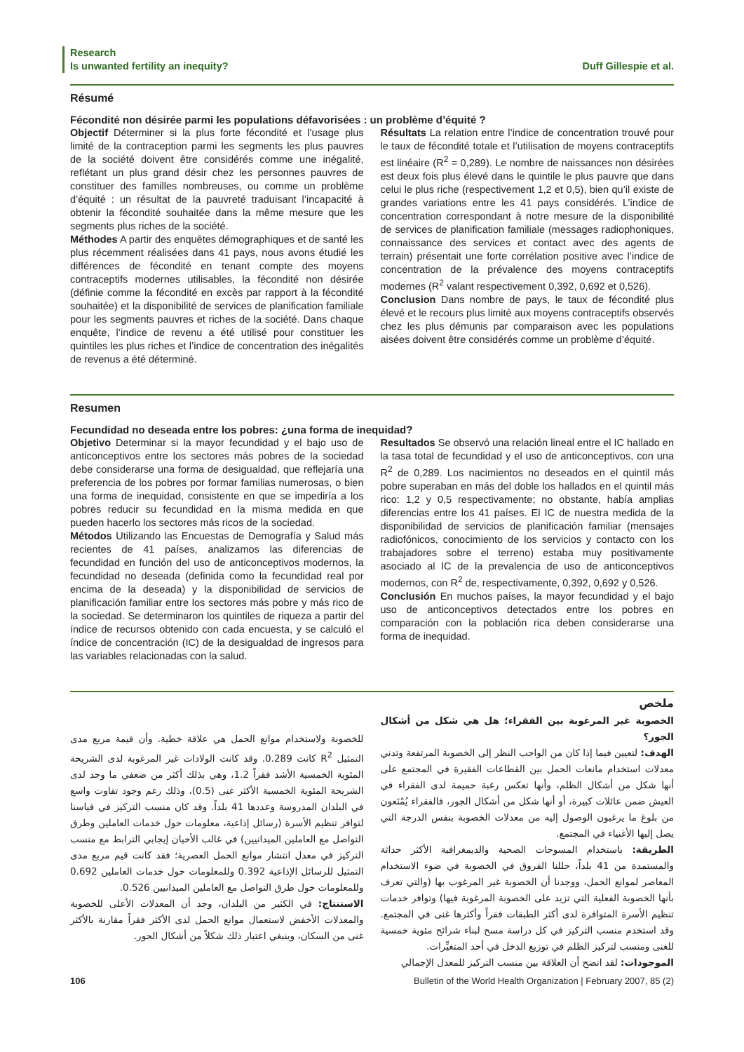Research
Is unwanted fertility an inequity?
Duff Gillespie et al.
Résumé
Fécondité non désirée parmi les populations défavorisées : un problème d’équité ?
Objectif Déterminer si la plus forte fécondité et l’usage plus limité de la contraception parmi les segments les plus pauvres de la société doivent être considérés comme une inégalité, reflétant un plus grand désir chez les personnes pauvres de constituer des familles nombreuses, ou comme un problème d’équité : un résultat de la pauvreté traduisant l’incapacité à obtenir la fécondité souhaitée dans la même mesure que les segments plus riches de la société.
Méthodes A partir des enquêtes démographiques et de santé les plus récemment réalisées dans 41 pays, nous avons étudié les différences de fécondité en tenant compte des moyens contraceptifs modernes utilisables, la fécondité non désirée (définie comme la fécondité en excès par rapport à la fécondité souhaitée) et la disponibilité de services de planification familiale pour les segments pauvres et riches de la société. Dans chaque enquête, l’indice de revenu a été utilisé pour constituer les quintiles les plus riches et l’indice de concentration des inégalités de revenus a été déterminé.
Résultats La relation entre l’indice de concentration trouvé pour le taux de fécondité totale et l’utilisation de moyens contraceptifs est linéaire (R<sup>2</sup> = 0,289). Le nombre de naissances non désirées est deux fois plus élevé dans le quintile le plus pauvre que dans celui le plus riche (respectivement 1,2 et 0,5), bien qu’il existe de grandes variations entre les 41 pays considérés. L’indice de concentration correspondant à notre mesure de la disponibilité de services de planification familiale (messages radiophoniques, connaissance des services et contact avec des agents de terrain) présentait une forte corrélation positive avec l’indice de concentration de la prévalence des moyens contraceptifs modernes (R<sup>2</sup> valant respectivement 0,392, 0,692 et 0,526).
Conclusion Dans nombre de pays, le taux de fécondité plus élevé et le recours plus limité aux moyens contraceptifs observés chez les plus démunis par comparaison avec les populations aisées doivent être considérés comme un problème d’équité.
Resumen
Fecundidad no deseada entre los pobres: ¿una forma de inequidad?
Objetivo Determinar si la mayor fecundidad y el bajo uso de anticonceptivos entre los sectores más pobres de la sociedad debe considerarse una forma de desigualdad, que reflejaría una preferencia de los pobres por formar familias numerosas, o bien una forma de inequidad, consistente en que se impediría a los pobres reducir su fecundidad en la misma medida en que pueden hacerlo los sectores más ricos de la sociedad.
Métodos Utilizando las Encuestas de Demografía y Salud más recientes de 41 países, analizamos las diferencias de fecundidad en función del uso de anticonceptivos modernos, la fecundidad no deseada (definida como la fecundidad real por encima de la deseada) y la disponibilidad de servicios de planificación familiar entre los sectores más pobre y más rico de la sociedad. Se determinaron los quintiles de riqueza a partir del índice de recursos obtenido con cada encuesta, y se calculó el índice de concentración (IC) de la desigualdad de ingresos para las variables relacionadas con la salud.
Resultados Se observó una relación lineal entre el IC hallado en la tasa total de fecundidad y el uso de anticonceptivos, con una R<sup>2</sup> de 0,289. Los nacimientos no deseados en el quintil más pobre superaban en más del doble los hallados en el quintil más rico: 1,2 y 0,5 respectivamente; no obstante, había amplias diferencias entre los 41 países. El IC de nuestra medida de la disponibilidad de servicios de planificación familiar (mensajes radiofónicos, conocimiento de los servicios y contacto con los trabajadores sobre el terreno) estaba muy positivamente asociado al IC de la prevalencia de uso de anticonceptivos modernos, con R<sup>2</sup> de, respectivamente, 0,392, 0,692 y 0,526.
Conclusión En muchos países, la mayor fecundidad y el bajo uso de anticonceptivos detectados entre los pobres en comparación con la población rica deben considerarse una forma de inequidad.
ملخص
الخصوبة غير المرغوبة بين الفقراء؛ هل هي شكل من أشكال الجور؟
الهدف: لتعيين فيما إذا كان من الواجب النظر إلى الخصوبة المرتفعة وتدني معدلات استخدام مانعات الحمل بين القطاعات الفقيرة في المجتمع على أنها شكل من أشكال الظلم، وأنها تعكس رغبة حميمة لدى الفقراء في العيش ضمن عائلات كبيرة، أو أنها شكل من أشكال الجور، فالفقراء يُمْنَعون من بلوغ ما يرغبون الوصول إليه من معدلات الخصوبة بنفس الدرجة التي يصل إليها الأغنياء في المجتمع.
الطريقة: باستخدام المسوحات الصحية والديمغرافية الأكثر حداثة والمستمدة من 41 بلداً، حللنا الفروق في الخصوبة في ضوء الاستخدام المعاصر لموانع الحمل، ووجدنا أن الخصوبة غير المرغوب بها (والتي تعرف بأنها الخصوبة الفعلية التي تزيد على الخصوبة المرغوبة فيها) وتوافر خدمات تنظيم الأسرة المتوافرة لدى أكثر الطبقات فقراً وأكثرها غنى في المجتمع. وقد استخدم منسب التركيز في كل دراسة مسح لبناء شرائح مئوية خمسية للغنى ومنسب لتركيز الظلم في توزيع الدخل في أحد المتغيِّرات.
الموجودات: لقد اتضح أن العلاقة بين منسب التركيز للمعدل الإجمالي
للخصوبة ولاستخدام موانع الحمل هي علاقة خطية. وأن قيمة مربع مدى التمثيل R<sup>2</sup> كانت 0.289. وقد كانت الولادات غير المرغوبة لدى الشريحة المئوية الخمسية الأشد فقراً 1.2، وهي بذلك أكثر من ضعفي ما وجد لدى الشريحة المئوية الخمسية الأكثر غنى (0.5)، وذلك رغم وجود تفاوت واسع في البلدان المدروسة وعددها 41 بلداً. وقد كان منسب التركيز في قياسنا لتوافر تنظيم الأسرة (رسائل إذاعية، معلومات حول خدمات العاملين وطرق التواصل مع العاملين الميدانيين) في غالب الأحيان إيجابي الترابط مع منسب التركيز في معدل انتشار موانع الحمل العصرية؛ فقد كانت قيم مربع مدى التمثيل للرسائل الإذاعية 0.392 وللمعلومات حول خدمات العاملين 0.692 وللمعلومات حول طرق التواصل مع العاملين الميدانيين 0.526.
الاستنتاج: في الكثير من البلدان، وجد أن المعدلات الأعلى للخصوبة والمعدلات الأخفض لاستعمال موانع الحمل لدى الأكثر فقراً مقارنة بالأكثر غنى من السكان، وينبغي اعتبار ذلك شكلاً من أشكال الجور.
106 Bulletin of the World Health Organization | February 2007, 85 (2)